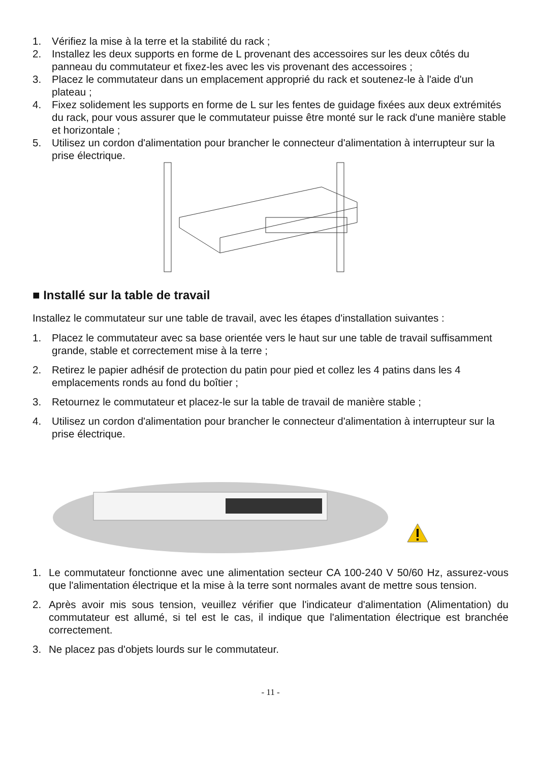1. Vérifiez la mise à la terre et la stabilité du rack ;
2. Installez les deux supports en forme de L provenant des accessoires sur les deux côtés du panneau du commutateur et fixez-les avec les vis provenant des accessoires ;
3. Placez le commutateur dans un emplacement approprié du rack et soutenez-le à l'aide d'un plateau ;
4. Fixez solidement les supports en forme de L sur les fentes de guidage fixées aux deux extrémités du rack, pour vous assurer que le commutateur puisse être monté sur le rack d'une manière stable et horizontale ;
5. Utilisez un cordon d'alimentation pour brancher le connecteur d'alimentation à interrupteur sur la prise électrique.
■ Installé sur la table de travail
Installez le commutateur sur une table de travail, avec les étapes d'installation suivantes :
1. Placez le commutateur avec sa base orientée vers le haut sur une table de travail suffisamment grande, stable et correctement mise à la terre ;
2. Retirez le papier adhésif de protection du patin pour pied et collez les 4 patins dans les 4 emplacements ronds au fond du boîtier ;
3. Retournez le commutateur et placez-le sur la table de travail de manière stable ;
4. Utilisez un cordon d'alimentation pour brancher le connecteur d'alimentation à interrupteur sur la prise électrique.
1. Le commutateur fonctionne avec une alimentation secteur CA 100-240 V 50/60 Hz, assurez-vous que l'alimentation électrique et la mise à la terre sont normales avant de mettre sous tension.
2. Après avoir mis sous tension, veuillez vérifier que l'indicateur d'alimentation (Alimentation) du commutateur est allumé, si tel est le cas, il indique que l'alimentation électrique est branchée correctement.
3. Ne placez pas d'objets lourds sur le commutateur.
- 11 -